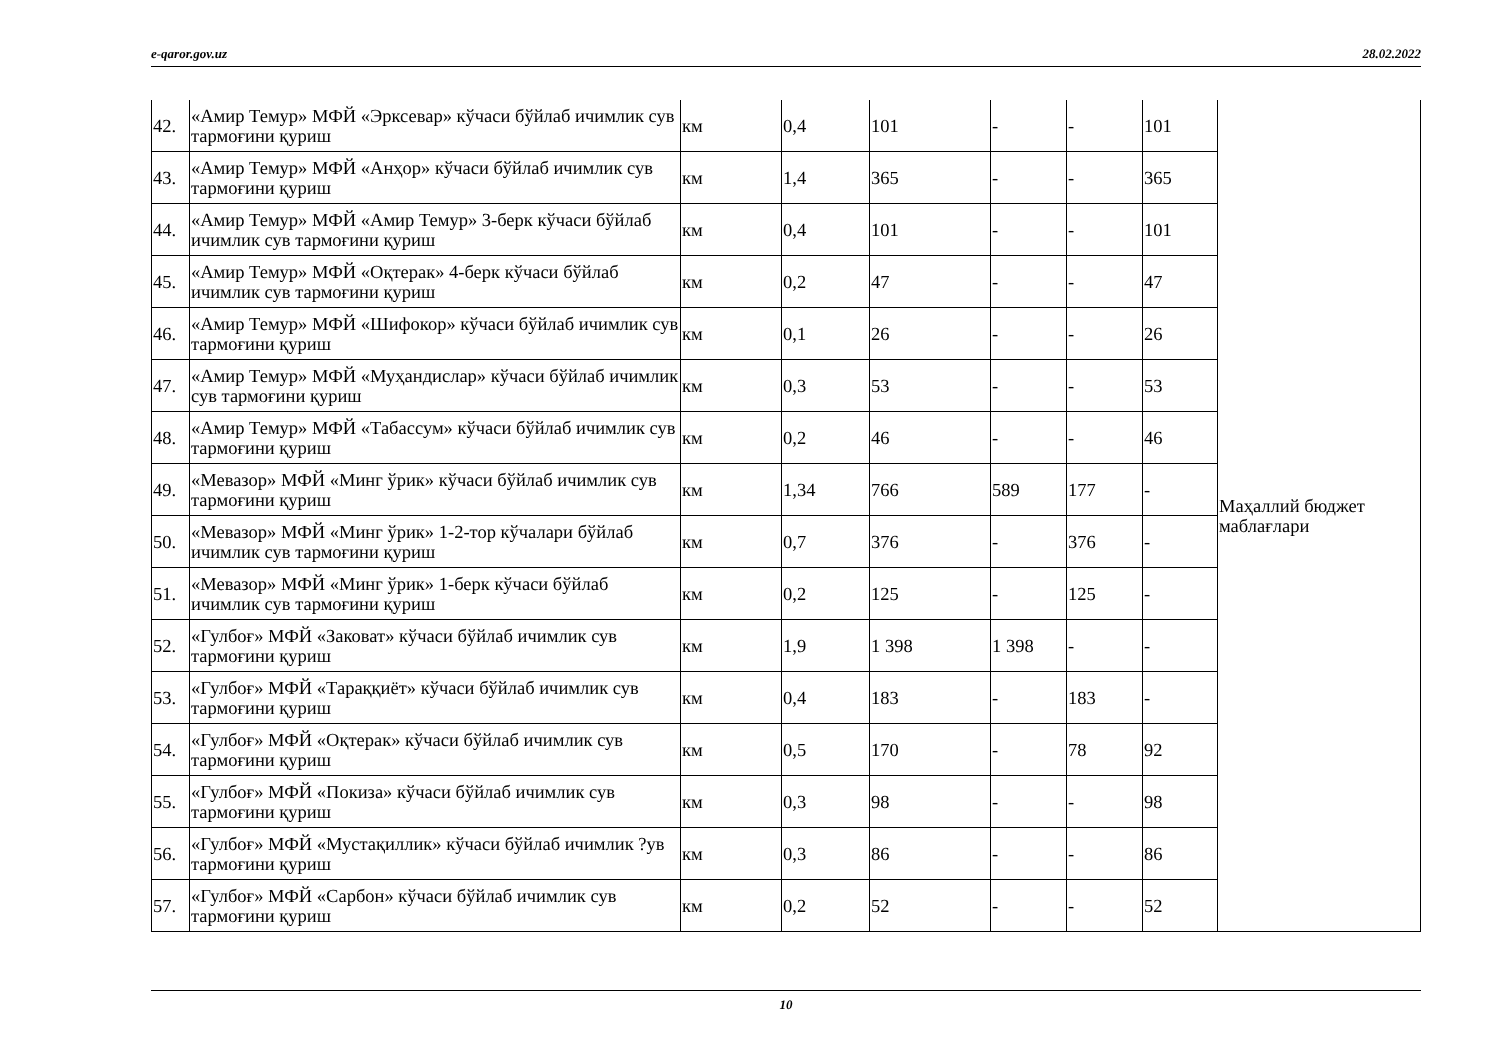e-qaror.gov.uz 28.02.2022
| 42. | «Амир Темур» МФЙ «Эрксевар» кўчаси бўйлаб ичимлик сув тармоғини қуриш | км | 0,4 | 101 | - | - | 101 | Маҳаллий бюджет маблағлари |
| 43. | «Амир Темур» МФЙ «Анҳор» кўчаси бўйлаб ичимлик сув тармоғини қуриш | км | 1,4 | 365 | - | - | 365 | |
| 44. | «Амир Темур» МФЙ «Амир Темур» 3-берк кўчаси бўйлаб ичимлик сув тармоғини қуриш | км | 0,4 | 101 | - | - | 101 | |
| 45. | «Амир Темур» МФЙ «Оқтерак» 4-берк кўчаси бўйлаб ичимлик сув тармоғини қуриш | км | 0,2 | 47 | - | - | 47 | |
| 46. | «Амир Темур» МФЙ «Шифокор» кўчаси бўйлаб ичимлик сув тармоғини қуриш | км | 0,1 | 26 | - | - | 26 | |
| 47. | «Амир Темур» МФЙ «Муҳандислар» кўчаси бўйлаб ичимлик сув тармоғини қуриш | км | 0,3 | 53 | - | - | 53 | |
| 48. | «Амир Темур» МФЙ «Табассум» кўчаси бўйлаб ичимлик сув тармоғини қуриш | км | 0,2 | 46 | - | - | 46 | |
| 49. | «Мевазор» МФЙ «Минг ўрик» кўчаси бўйлаб ичимлик сув тармоғини қуриш | км | 1,34 | 766 | 589 | 177 | - | |
| 50. | «Мевазор» МФЙ «Минг ўрик» 1-2-тор кўчалари бўйлаб ичимлик сув тармоғини қуриш | км | 0,7 | 376 | - | 376 | - | |
| 51. | «Мевазор» МФЙ «Минг ўрик» 1-берк кўчаси бўйлаб ичимлик сув тармоғини қуриш | км | 0,2 | 125 | - | 125 | - | |
| 52. | «Гулбоғ» МФЙ «Заковат» кўчаси бўйлаб ичимлик сув тармоғини қуриш | км | 1,9 | 1 398 | 1 398 | - | - | |
| 53. | «Гулбоғ» МФЙ «Тараққиёт» кўчаси бўйлаб ичимлик сув тармоғини қуриш | км | 0,4 | 183 | - | 183 | - | |
| 54. | «Гулбоғ» МФЙ «Оқтерак» кўчаси бўйлаб ичимлик сув тармоғини қуриш | км | 0,5 | 170 | - | 78 | 92 | |
| 55. | «Гулбоғ» МФЙ «Покиза» кўчаси бўйлаб ичимлик сув тармоғини қуриш | км | 0,3 | 98 | - | - | 98 | |
| 56. | «Гулбоғ» МФЙ «Мустақиллик» кўчаси бўйлаб ичимлик ?ув тармоғини қуриш | км | 0,3 | 86 | - | - | 86 | |
| 57. | «Гулбоғ» МФЙ «Сарбон» кўчаси бўйлаб ичимлик сув тармоғини қуриш | км | 0,2 | 52 | - | - | 52 | |
10